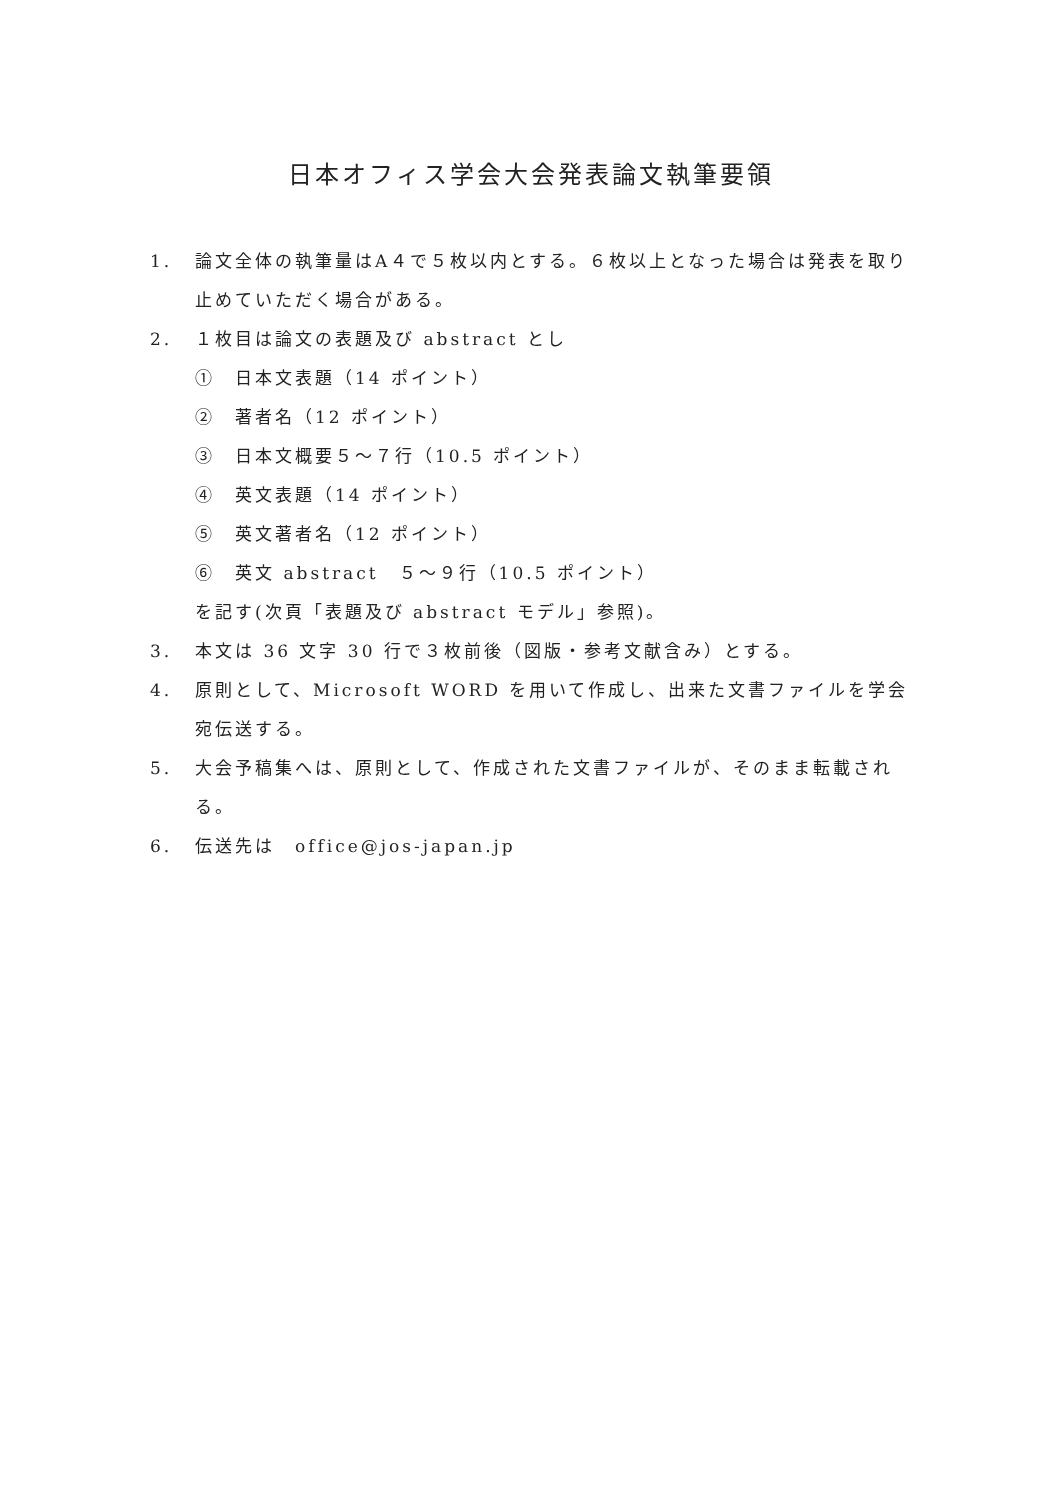日本オフィス学会大会発表論文執筆要領
1. 論文全体の執筆量はA４で５枚以内とする。６枚以上となった場合は発表を取り止めていただく場合がある。
2. １枚目は論文の表題及び abstract とし
①　日本文表題（14 ポイント）
②　著者名（12 ポイント）
③　日本文概要５～７行（10.5 ポイント）
④　英文表題（14 ポイント）
⑤　英文著者名（12 ポイント）
⑥　英文 abstract　５～９行（10.5 ポイント）
を記す(次頁「表題及び abstract モデル」参照)。
3. 本文は 36 文字 30 行で３枚前後（図版・参考文献含み）とする。
4. 原則として、Microsoft WORD を用いて作成し、出来た文書ファイルを学会宛伝送する。
5. 大会予稿集へは、原則として、作成された文書ファイルが、そのまま転載される。
6. 伝送先は　office@jos-japan.jp